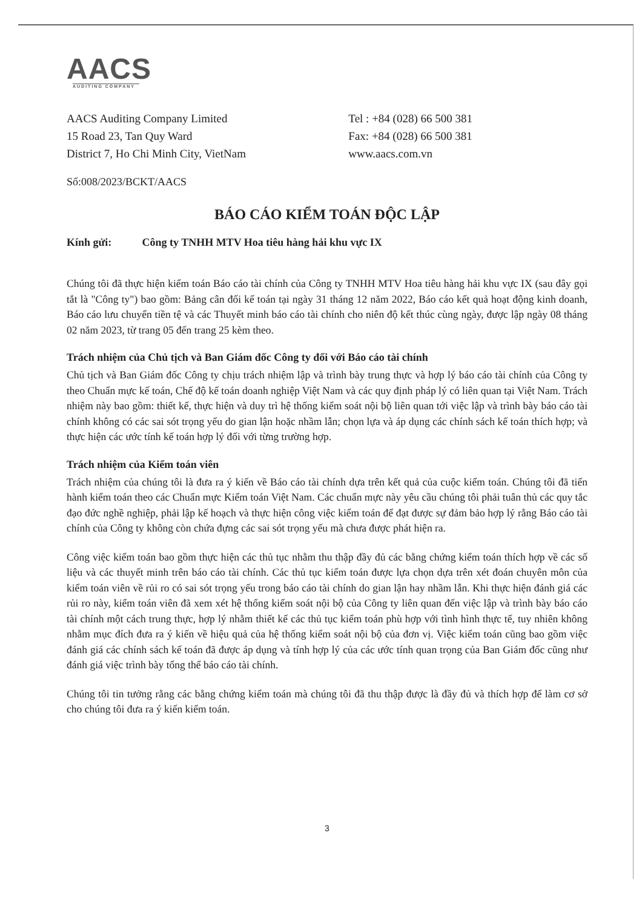AACS
AUDITING COMPANY
AACS Auditing Company Limited
15 Road 23, Tan Quy Ward
District 7, Ho Chi Minh City, VietNam
Tel : +84 (028) 66 500 381
Fax: +84 (028) 66 500 381
www.aacs.com.vn
Số:008/2023/BCKT/AACS
BÁO CÁO KIỂM TOÁN ĐỘC LẬP
Kính gửi: Công ty TNHH MTV Hoa tiêu hàng hải khu vực IX
Chúng tôi đã thực hiện kiểm toán Báo cáo tài chính của Công ty TNHH MTV Hoa tiêu hàng hải khu vực IX (sau đây gọi tắt là "Công ty") bao gồm: Bảng cân đối kế toán tại ngày 31 tháng 12 năm 2022, Báo cáo kết quả hoạt động kinh doanh, Báo cáo lưu chuyển tiền tệ và các Thuyết minh báo cáo tài chính cho niên độ kết thúc cùng ngày, được lập ngày 08 tháng 02 năm 2023, từ trang 05 đến trang 25 kèm theo.
Trách nhiệm của Chủ tịch và Ban Giám đốc Công ty đối với Báo cáo tài chính
Chủ tịch và Ban Giám đốc Công ty chịu trách nhiệm lập và trình bày trung thực và hợp lý báo cáo tài chính của Công ty theo Chuẩn mực kế toán, Chế độ kế toán doanh nghiệp Việt Nam và các quy định pháp lý có liên quan tại Việt Nam. Trách nhiệm này bao gồm: thiết kế, thực hiện và duy trì hệ thống kiểm soát nội bộ liên quan tới việc lập và trình bày báo cáo tài chính không có các sai sót trọng yếu do gian lận hoặc nhầm lẫn; chọn lựa và áp dụng các chính sách kế toán thích hợp; và thực hiện các ước tính kế toán hợp lý đối với từng trường hợp.
Trách nhiệm của Kiểm toán viên
Trách nhiệm của chúng tôi là đưa ra ý kiến về Báo cáo tài chính dựa trên kết quả của cuộc kiểm toán. Chúng tôi đã tiến hành kiểm toán theo các Chuẩn mực Kiểm toán Việt Nam. Các chuẩn mực này yêu cầu chúng tôi phải tuân thủ các quy tắc đạo đức nghề nghiệp, phải lập kế hoạch và thực hiện công việc kiểm toán để đạt được sự đảm bảo hợp lý rằng Báo cáo tài chính của Công ty không còn chứa đựng các sai sót trọng yếu mà chưa được phát hiện ra.
Công việc kiểm toán bao gồm thực hiện các thủ tục nhằm thu thập đầy đủ các bằng chứng kiểm toán thích hợp về các số liệu và các thuyết minh trên báo cáo tài chính. Các thủ tục kiểm toán được lựa chọn dựa trên xét đoán chuyên môn của kiểm toán viên về rủi ro có sai sót trọng yếu trong báo cáo tài chính do gian lận hay nhầm lẫn. Khi thực hiện đánh giá các rủi ro này, kiểm toán viên đã xem xét hệ thống kiểm soát nội bộ của Công ty liên quan đến việc lập và trình bày báo cáo tài chính một cách trung thực, hợp lý nhằm thiết kế các thủ tục kiểm toán phù hợp với tình hình thực tế, tuy nhiên không nhằm mục đích đưa ra ý kiến về hiệu quả của hệ thống kiểm soát nội bộ của đơn vị. Việc kiểm toán cũng bao gồm việc đánh giá các chính sách kế toán đã được áp dụng và tính hợp lý của các ước tính quan trọng của Ban Giám đốc cũng như đánh giá việc trình bày tổng thể báo cáo tài chính.
Chúng tôi tin tưởng rằng các bằng chứng kiểm toán mà chúng tôi đã thu thập được là đầy đủ và thích hợp để làm cơ sở cho chúng tôi đưa ra ý kiến kiểm toán.
3